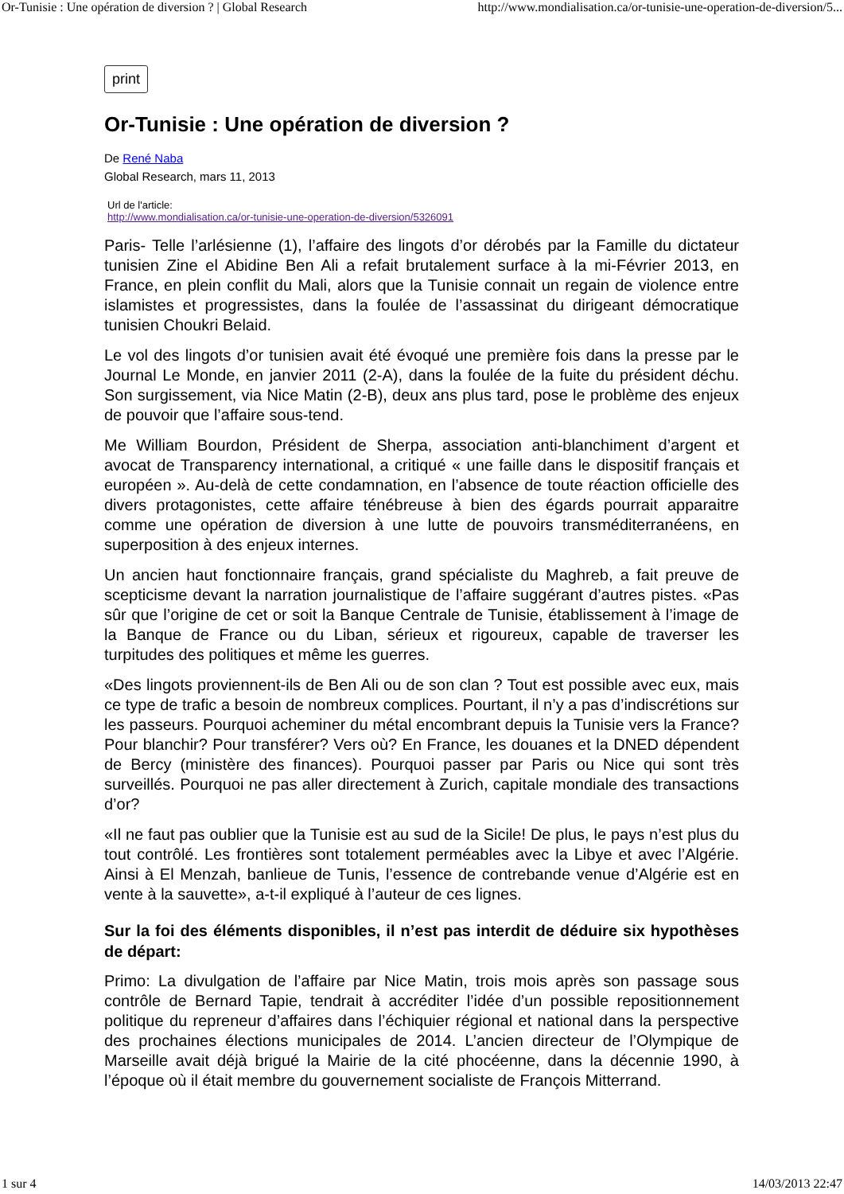Or-Tunisie : Une opération de diversion ? | Global Research http://www.mondialisation.ca/or-tunisie-une-operation-de-diversion/5...
print
Or-Tunisie : Une opération de diversion ?
De René Naba
Global Research, mars 11, 2013
Url de l'article:
http://www.mondialisation.ca/or-tunisie-une-operation-de-diversion/5326091
Paris- Telle l’arlésienne (1), l’affaire des lingots d’or dérobés par la Famille du dictateur tunisien Zine el Abidine Ben Ali a refait brutalement surface à la mi-Février 2013, en France, en plein conflit du Mali, alors que la Tunisie connait un regain de violence entre islamistes et progressistes, dans la foulée de l’assassinat du dirigeant démocratique tunisien Choukri Belaid.
Le vol des lingots d’or tunisien avait été évoqué une première fois dans la presse par le Journal Le Monde, en janvier 2011 (2-A), dans la foulée de la fuite du président déchu. Son surgissement, via Nice Matin (2-B), deux ans plus tard, pose le problème des enjeux de pouvoir que l’affaire sous-tend.
Me William Bourdon, Président de Sherpa, association anti-blanchiment d’argent et avocat de Transparency international, a critiqué « une faille dans le dispositif français et européen ». Au-delà de cette condamnation, en l’absence de toute réaction officielle des divers protagonistes, cette affaire ténébreuse à bien des égards pourrait apparaitre comme une opération de diversion à une lutte de pouvoirs transméditerranéens, en superposition à des enjeux internes.
Un ancien haut fonctionnaire français, grand spécialiste du Maghreb, a fait preuve de scepticisme devant la narration journalistique de l’affaire suggérant d’autres pistes. «Pas sûr que l’origine de cet or soit la Banque Centrale de Tunisie, établissement à l’image de la Banque de France ou du Liban, sérieux et rigoureux, capable de traverser les turpitudes des politiques et même les guerres.
«Des lingots proviennent-ils de Ben Ali ou de son clan ? Tout est possible avec eux, mais ce type de trafic a besoin de nombreux complices. Pourtant, il n’y a pas d’indiscrétions sur les passeurs. Pourquoi acheminer du métal encombrant depuis la Tunisie vers la France? Pour blanchir? Pour transférer? Vers où? En France, les douanes et la DNED dépendent de Bercy (ministère des finances). Pourquoi passer par Paris ou Nice qui sont très surveillés. Pourquoi ne pas aller directement à Zurich, capitale mondiale des transactions d’or?
«Il ne faut pas oublier que la Tunisie est au sud de la Sicile! De plus, le pays n’est plus du tout contrôlé. Les frontières sont totalement perméables avec la Libye et avec l’Algérie. Ainsi à El Menzah, banlieue de Tunis, l’essence de contrebande venue d’Algérie est en vente à la sauvette», a-t-il expliqué à l’auteur de ces lignes.
Sur la foi des éléments disponibles, il n’est pas interdit de déduire six hypothèses de départ:
Primo: La divulgation de l’affaire par Nice Matin, trois mois après son passage sous contrôle de Bernard Tapie, tendrait à accréditer l’idée d’un possible repositionnement politique du repreneur d’affaires dans l’échiquier régional et national dans la perspective des prochaines élections municipales de 2014. L’ancien directeur de l’Olympique de Marseille avait déjà brigué la Mairie de la cité phocéenne, dans la décennie 1990, à l’époque où il était membre du gouvernement socialiste de François Mitterrand.
1 sur 4 14/03/2013 22:47